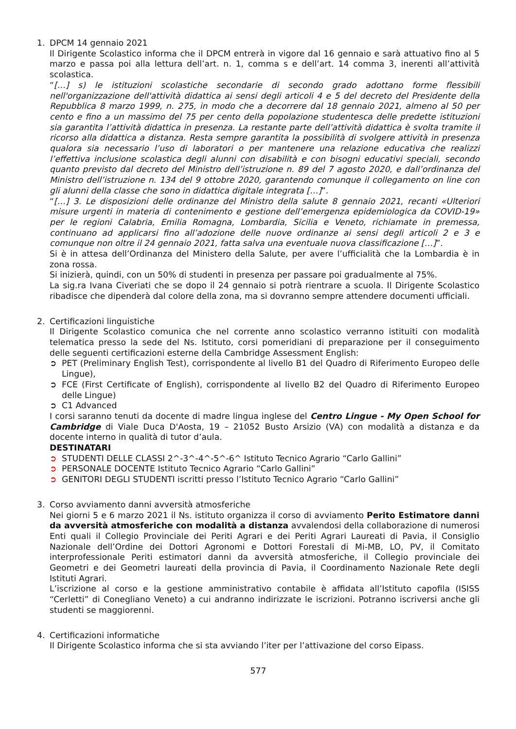1. DPCM 14 gennaio 2021
Il Dirigente Scolastico informa che il DPCM entrerà in vigore dal 16 gennaio e sarà attuativo fino al 5 marzo e passa poi alla lettura dell’art. n. 1, comma s e dell’art. 14 comma 3, inerenti all’attività scolastica.
“[…] s) le istituzioni scolastiche secondarie di secondo grado adottano forme flessibili nell'organizzazione dell'attività didattica ai sensi degli articoli 4 e 5 del decreto del Presidente della Repubblica 8 marzo 1999, n. 275, in modo che a decorrere dal 18 gennaio 2021, almeno al 50 per cento e fino a un massimo del 75 per cento della popolazione studentesca delle predette istituzioni sia garantita l’attività didattica in presenza. La restante parte dell’attività didattica è svolta tramite il ricorso alla didattica a distanza. Resta sempre garantita la possibilità di svolgere attività in presenza qualora sia necessario l’uso di laboratori o per mantenere una relazione educativa che realizzi l’effettiva inclusione scolastica degli alunni con disabilità e con bisogni educativi speciali, secondo quanto previsto dal decreto del Ministro dell’istruzione n. 89 del 7 agosto 2020, e dall’ordinanza del Ministro dell’istruzione n. 134 del 9 ottobre 2020, garantendo comunque il collegamento on line con gli alunni della classe che sono in didattica digitale integrata […]”.
“[…] 3. Le disposizioni delle ordinanze del Ministro della salute 8 gennaio 2021, recanti «Ulteriori misure urgenti in materia di contenimento e gestione dell’emergenza epidemiologica da COVID-19» per le regioni Calabria, Emilia Romagna, Lombardia, Sicilia e Veneto, richiamate in premessa, continuano ad applicarsi fino all’adozione delle nuove ordinanze ai sensi degli articoli 2 e 3 e comunque non oltre il 24 gennaio 2021, fatta salva una eventuale nuova classificazione […]”.
Si è in attesa dell’Ordinanza del Ministero della Salute, per avere l’ufficialità che la Lombardia è in zona rossa.
Si inizierà, quindi, con un 50% di studenti in presenza per passare poi gradualmente al 75%.
La sig.ra Ivana Civeriati che se dopo il 24 gennaio si potrà rientrare a scuola. Il Dirigente Scolastico ribadisce che dipenderà dal colore della zona, ma si dovranno sempre attendere documenti ufficiali.
2. Certificazioni linguistiche
Il Dirigente Scolastico comunica che nel corrente anno scolastico verranno istituiti con modalità telematica presso la sede del Ns. Istituto, corsi pomeridiani di preparazione per il conseguimento delle seguenti certificazioni esterne della Cambridge Assessment English:
➲ PET (Preliminary English Test), corrispondente al livello B1 del Quadro di Riferimento Europeo delle Lingue),
➲ FCE (First Certificate of English), corrispondente al livello B2 del Quadro di Riferimento Europeo delle Lingue)
➲ C1 Advanced
I corsi saranno tenuti da docente di madre lingua inglese del Centro Lingue - My Open School for Cambridge di Viale Duca D'Aosta, 19 – 21052 Busto Arsizio (VA) con modalità a distanza e da docente interno in qualità di tutor d’aula.
DESTINATARI
➲ STUDENTI DELLE CLASSI 2^-3^-4^-5^-6^ Istituto Tecnico Agrario “Carlo Gallini”
➲ PERSONALE DOCENTE Istituto Tecnico Agrario “Carlo Gallini”
➲ GENITORI DEGLI STUDENTI iscritti presso l’Istituto Tecnico Agrario “Carlo Gallini”
3. Corso avviamento danni avversità atmosferiche
Nei giorni 5 e 6 marzo 2021 il Ns. istituto organizza il corso di avviamento Perito Estimatore danni da avversità atmosferiche con modalità a distanza avvalendosi della collaborazione di numerosi Enti quali il Collegio Provinciale dei Periti Agrari e dei Periti Agrari Laureati di Pavia, il Consiglio Nazionale dell’Ordine dei Dottori Agronomi e Dottori Forestali di Mi-MB, LO, PV, il Comitato interprofessionale Periti estimatori danni da avversità atmosferiche, il Collegio provinciale dei Geometri e dei Geometri laureati della provincia di Pavia, il Coordinamento Nazionale Rete degli Istituti Agrari.
L’iscrizione al corso e la gestione amministrativo contabile è affidata all’Istituto capofila (ISISS “Cerletti” di Conegliano Veneto) a cui andranno indirizzate le iscrizioni. Potranno iscriversi anche gli studenti se maggiorenni.
4. Certificazioni informatiche
Il Dirigente Scolastico informa che si sta avviando l’iter per l’attivazione del corso Eipass.
577